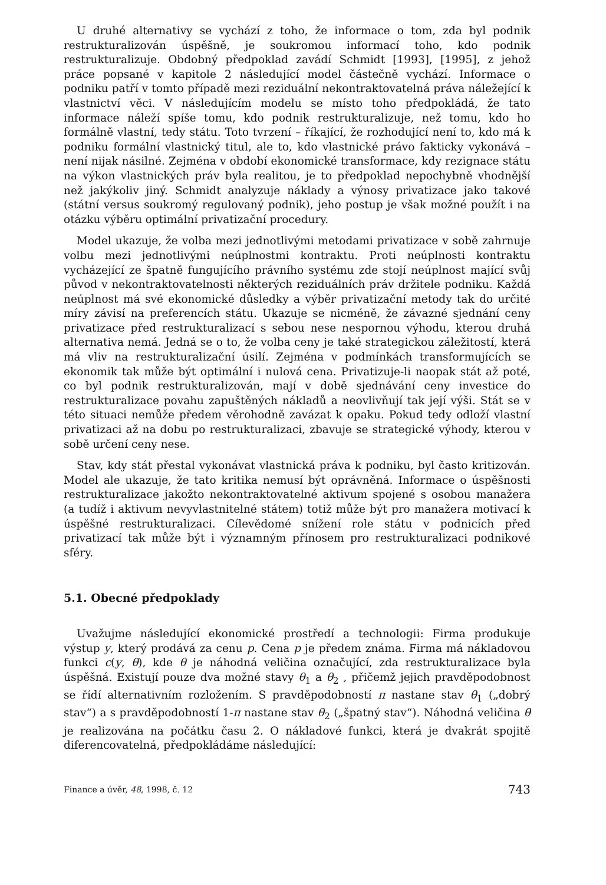U druhé alternativy se vychází z toho, že informace o tom, zda byl podnik restrukturalizován úspěšně, je soukromou informací toho, kdo podnik restrukturalizuje. Obdobný předpoklad zavádí Schmidt [1993], [1995], z jehož práce popsané v kapitole 2 následující model částečně vychází. Informace o podniku patří v tomto případě mezi reziduální nekontraktovatelná práva náležející k vlastnictví věci. V následujícím modelu se místo toho předpokládá, že tato informace náleží spíše tomu, kdo podnik restrukturalizuje, než tomu, kdo ho formálně vlastní, tedy státu. Toto tvrzení – říkající, že rozhodující není to, kdo má k podniku formální vlastnický titul, ale to, kdo vlastnické právo fakticky vykonává – není nijak násilné. Zejména v období ekonomické transformace, kdy rezignace státu na výkon vlastnických práv byla realitou, je to předpoklad nepochybně vhodnější než jakýkoliv jiný. Schmidt analyzuje náklady a výnosy privatizace jako takové (státní versus soukromý regulovaný podnik), jeho postup je však možné použít i na otázku výběru optimální privatizační procedury.
Model ukazuje, že volba mezi jednotlivými metodami privatizace v sobě zahrnuje volbu mezi jednotlivými neúplnostmi kontraktu. Proti neúplnosti kontraktu vycházející ze špatně fungujícího právního systému zde stojí neúplnost mající svůj původ v nekontraktovatelnosti některých reziduálních práv držitele podniku. Každá neúplnost má své ekonomické důsledky a výběr privatizační metody tak do určité míry závisí na preferencích státu. Ukazuje se nicméně, že závazné sjednání ceny privatizace před restrukturalizací s sebou nese nespornou výhodu, kterou druhá alternativa nemá. Jedná se o to, že volba ceny je také strategickou záležitostí, která má vliv na restrukturalizační úsilí. Zejména v podmínkách transformujících se ekonomik tak může být optimální i nulová cena. Privatizuje-li naopak stát až poté, co byl podnik restrukturalizován, mají v době sjednávání ceny investice do restrukturalizace povahu zapuštěných nákladů a neovlivňují tak její výši. Stát se v této situaci nemůže předem věrohodně zavázat k opaku. Pokud tedy odloží vlastní privatizaci až na dobu po restrukturalizaci, zbavuje se strategické výhody, kterou v sobě určení ceny nese.
Stav, kdy stát přestal vykonávat vlastnická práva k podniku, byl často kritizován. Model ale ukazuje, že tato kritika nemusí být oprávněná. Informace o úspěšnosti restrukturalizace jakožto nekontraktovatelné aktivum spojené s osobou manažera (a tudíž i aktivum nevyvlastnitelné státem) totiž může být pro manažera motivací k úspěšné restrukturalizaci. Cílevědomé snížení role státu v podnicích před privatizací tak může být i významným přínosem pro restrukturalizaci podnikové sféry.
5.1. Obecné předpoklady
Uvažujme následující ekonomické prostředí a technologii: Firma produkuje výstup y, který prodává za cenu p. Cena p je předem známa. Firma má nákladovou funkci c(y, θ), kde θ je náhodná veličina označující, zda restrukturalizace byla úspěšná. Existují pouze dva možné stavy θ<sub>1</sub> a θ<sub>2</sub> , přičemž jejich pravděpodobnost se řídí alternativním rozložením. S pravděpodobností π nastane stav θ<sub>1</sub> („dobrý stav“) a s pravděpodobností 1-π nastane stav θ<sub>2</sub> („špatný stav“). Náhodná veličina θ je realizována na počátku času 2. O nákladové funkci, která je dvakrát spojitě diferencovatelná, předpokládáme následující:
Finance a úvěr, 48, 1998, č. 12 743